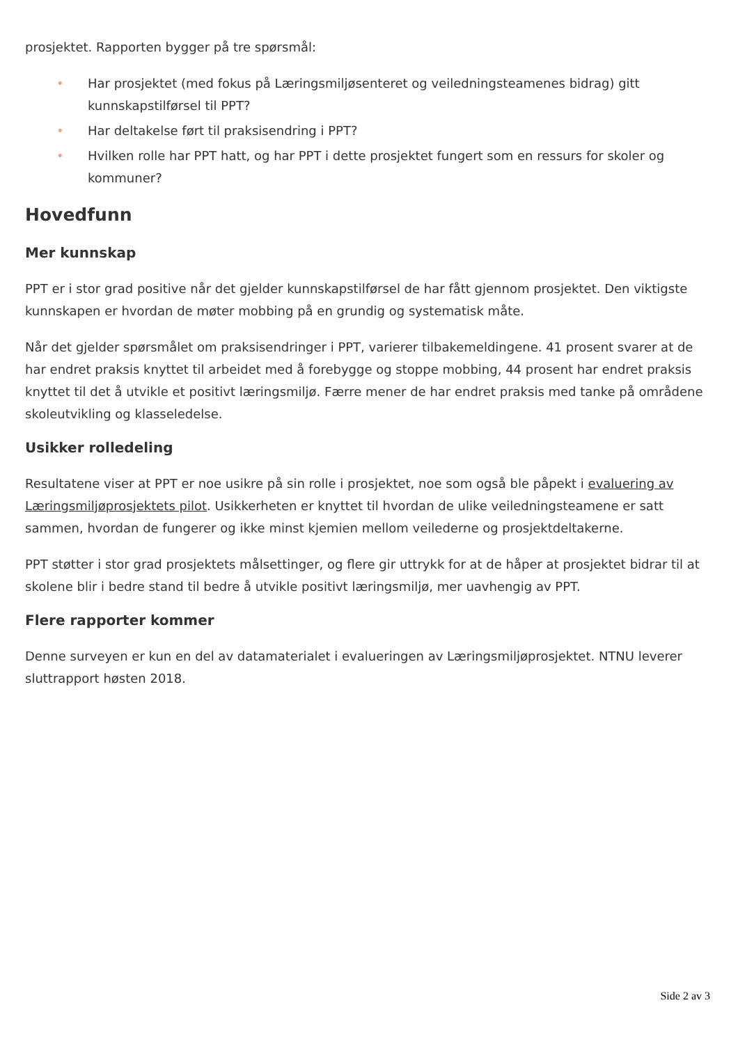prosjektet. Rapporten bygger på tre spørsmål:
• Har prosjektet (med fokus på Læringsmiljøsenteret og veiledningsteamenes bidrag) gitt kunnskapstilførsel til PPT?
• Har deltakelse ført til praksisendring i PPT?
• Hvilken rolle har PPT hatt, og har PPT i dette prosjektet fungert som en ressurs for skoler og kommuner?
Hovedfunn
Mer kunnskap
PPT er i stor grad positive når det gjelder kunnskapstilførsel de har fått gjennom prosjektet. Den viktigste kunnskapen er hvordan de møter mobbing på en grundig og systematisk måte.
Når det gjelder spørsmålet om praksisendringer i PPT, varierer tilbakemeldingene. 41 prosent svarer at de har endret praksis knyttet til arbeidet med å forebygge og stoppe mobbing, 44 prosent har endret praksis knyttet til det å utvikle et positivt læringsmiljø. Færre mener de har endret praksis med tanke på områdene skoleutvikling og klasseledelse.
Usikker rolledeling
Resultatene viser at PPT er noe usikre på sin rolle i prosjektet, noe som også ble påpekt i evaluering av Læringsmiljøprosjektets pilot. Usikkerheten er knyttet til hvordan de ulike veiledningsteamene er satt sammen, hvordan de fungerer og ikke minst kjemien mellom veilederne og prosjektdeltakerne.
PPT støtter i stor grad prosjektets målsettinger, og flere gir uttrykk for at de håper at prosjektet bidrar til at skolene blir i bedre stand til bedre å utvikle positivt læringsmiljø, mer uavhengig av PPT.
Flere rapporter kommer
Denne surveyen er kun en del av datamaterialet i evalueringen av Læringsmiljøprosjektet. NTNU leverer sluttrapport høsten 2018.
Side 2 av 3